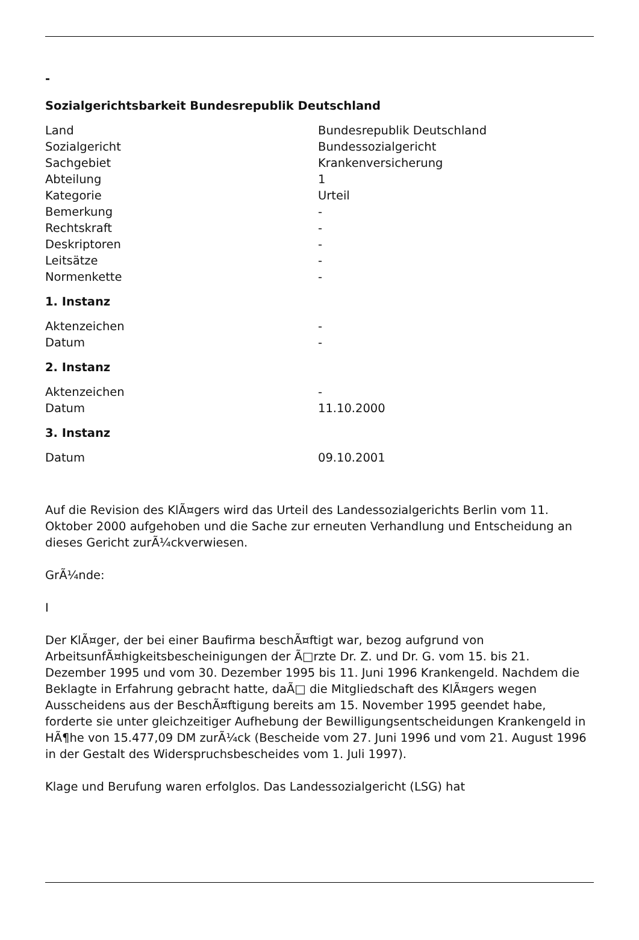-
Sozialgerichtsbarkeit Bundesrepublik Deutschland
| Land | Bundesrepublik Deutschland |
| Sozialgericht | Bundessozialgericht |
| Sachgebiet | Krankenversicherung |
| Abteilung | 1 |
| Kategorie | Urteil |
| Bemerkung | - |
| Rechtskraft | - |
| Deskriptoren | - |
| Leitsätze | - |
| Normenkette | - |
1. Instanz
| Aktenzeichen | - |
| Datum | - |
2. Instanz
| Aktenzeichen | - |
| Datum | 11.10.2000 |
3. Instanz
| Datum | 09.10.2001 |
Auf die Revision des KlÃ¤gers wird das Urteil des Landessozialgerichts Berlin vom 11. Oktober 2000 aufgehoben und die Sache zur erneuten Verhandlung und Entscheidung an dieses Gericht zurÃ¼ckverwiesen.
GrÃ¼nde:
I
Der KlÃ¤ger, der bei einer Baufirma beschÃ¤ftigt war, bezog aufgrund von ArbeitsunfÃ¤higkeitsbescheinigungen der Ã□rzte Dr. Z. und Dr. G. vom 15. bis 21. Dezember 1995 und vom 30. Dezember 1995 bis 11. Juni 1996 Krankengeld. Nachdem die Beklagte in Erfahrung gebracht hatte, daÃ□ die Mitgliedschaft des KlÃ¤gers wegen Ausscheidens aus der BeschÃ¤ftigung bereits am 15. November 1995 geendet habe, forderte sie unter gleichzeitiger Aufhebung der Bewilligungsentscheidungen Krankengeld in HÃ¶he von 15.477,09 DM zurÃ¼ck (Bescheide vom 27. Juni 1996 und vom 21. August 1996 in der Gestalt des Widerspruchsbescheides vom 1. Juli 1997).
Klage und Berufung waren erfolglos. Das Landessozialgericht (LSG) hat